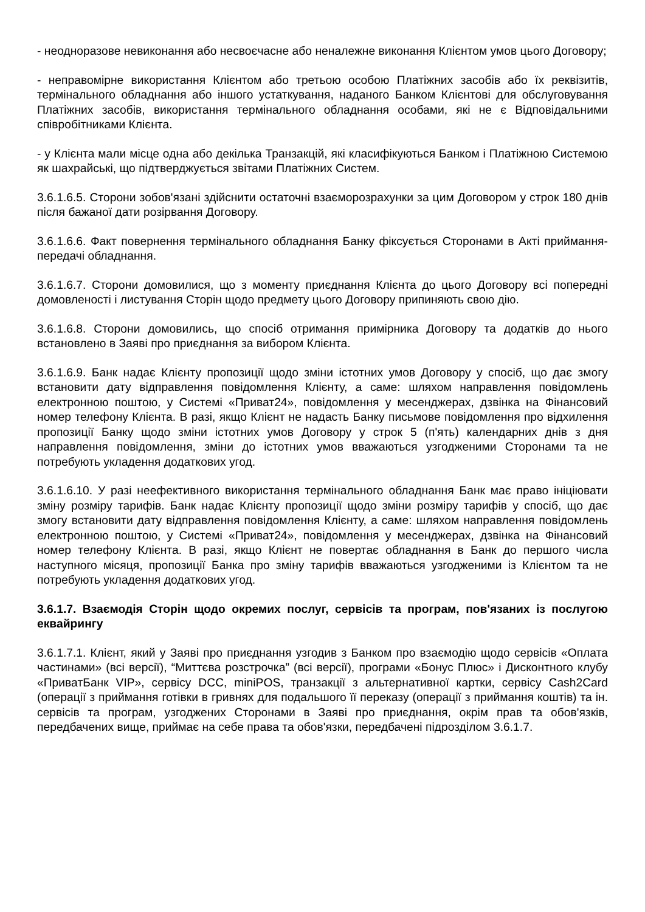- неодноразове невиконання або несвоєчасне або неналежне виконання Клієнтом умов цього Договору;
- неправомірне використання Клієнтом або третьою особою Платіжних засобів або їх реквізитів, термінального обладнання або іншого устаткування, наданого Банком Клієнтові для обслуговування Платіжних засобів, використання термінального обладнання особами, які не є Відповідальними співробітниками Клієнта.
- у Клієнта мали місце одна або декілька Транзакцій, які класифікуються Банком і Платіжною Системою як шахрайські, що підтверджується звітами Платіжних Систем.
3.6.1.6.5. Сторони зобов'язані здійснити остаточні взаєморозрахунки за цим Договором у строк 180 днів після бажаної дати розірвання Договору.
3.6.1.6.6. Факт повернення термінального обладнання Банку фіксується Сторонами в Акті приймання-передачі обладнання.
3.6.1.6.7. Сторони домовилися, що з моменту приєднання Клієнта до цього Договору всі попередні домовленості і листування Сторін щодо предмету цього Договору припиняють свою дію.
3.6.1.6.8. Сторони домовились, що спосіб отримання примірника Договору та додатків до нього встановлено в Заяві про приєднання за вибором Клієнта.
3.6.1.6.9. Банк надає Клієнту пропозиції щодо зміни істотних умов Договору у спосіб, що дає змогу встановити дату відправлення повідомлення Клієнту, а саме: шляхом направлення повідомлень електронною поштою, у Системі «Приват24», повідомлення у месенджерах, дзвінка на Фінансовий номер телефону Клієнта. В разі, якщо Клієнт не надасть Банку письмове повідомлення про відхилення пропозиції Банку щодо зміни істотних умов Договору у строк 5 (п'ять) календарних днів з дня направлення повідомлення, зміни до істотних умов вважаються узгодженими Сторонами та не потребують укладення додаткових угод.
3.6.1.6.10. У разі неефективного використання термінального обладнання Банк має право ініціювати зміну розміру тарифів. Банк надає Клієнту пропозиції щодо зміни розміру тарифів у спосіб, що дає змогу встановити дату відправлення повідомлення Клієнту, а саме: шляхом направлення повідомлень електронною поштою, у Системі «Приват24», повідомлення у месенджерах, дзвінка на Фінансовий номер телефону Клієнта. В разі, якщо Клієнт не повертає обладнання в Банк до першого числа наступного місяця, пропозиції Банка про зміну тарифів вважаються узгодженими із Клієнтом та не потребують укладення додаткових угод.
3.6.1.7. Взаємодія Сторін щодо окремих послуг, сервісів та програм, пов'язаних із послугою еквайрингу
3.6.1.7.1. Клієнт, який у Заяві про приєднання узгодив з Банком про взаємодію щодо сервісів «Оплата частинами» (всі версії), “Миттєва розстрочка” (всі версії), програми «Бонус Плюс» і Дисконтного клубу «ПриватБанк VIP», сервісу DCC, miniPOS, транзакції з альтернативної картки, сервісу Cash2Card (операції з приймання готівки в гривнях для подальшого її переказу (операції з приймання коштів) та ін. сервісів та програм, узгоджених Сторонами в Заяві про приєднання, окрім прав та обов'язків, передбачених вище, приймає на себе права та обов'язки, передбачені підрозділом 3.6.1.7.